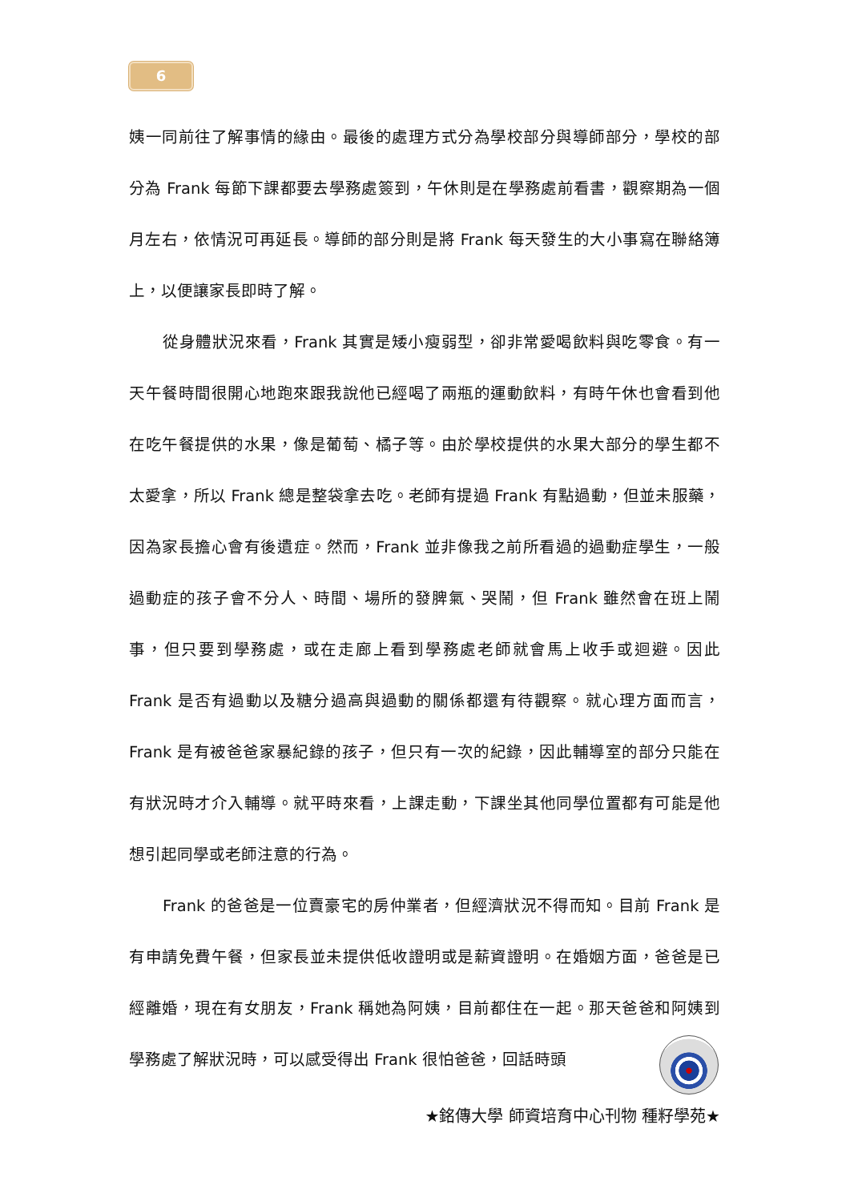6
姨一同前往了解事情的緣由。最後的處理方式分為學校部分與導師部分，學校的部分為 Frank 每節下課都要去學務處簽到，午休則是在學務處前看書，觀察期為一個月左右，依情況可再延長。導師的部分則是將 Frank 每天發生的大小事寫在聯絡簿上，以便讓家長即時了解。
從身體狀況來看，Frank 其實是矮小瘦弱型，卻非常愛喝飲料與吃零食。有一天午餐時間很開心地跑來跟我說他已經喝了兩瓶的運動飲料，有時午休也會看到他在吃午餐提供的水果，像是葡萄、橘子等。由於學校提供的水果大部分的學生都不太愛拿，所以 Frank 總是整袋拿去吃。老師有提過 Frank 有點過動，但並未服藥，因為家長擔心會有後遺症。然而，Frank 並非像我之前所看過的過動症學生，一般過動症的孩子會不分人、時間、場所的發脾氣、哭鬧，但 Frank 雖然會在班上鬧事，但只要到學務處，或在走廊上看到學務處老師就會馬上收手或迴避。因此 Frank 是否有過動以及糖分過高與過動的關係都還有待觀察。就心理方面而言，Frank 是有被爸爸家暴紀錄的孩子，但只有一次的紀錄，因此輔導室的部分只能在有狀況時才介入輔導。就平時來看，上課走動，下課坐其他同學位置都有可能是他想引起同學或老師注意的行為。
Frank 的爸爸是一位賣豪宅的房仲業者，但經濟狀況不得而知。目前 Frank 是有申請免費午餐，但家長並未提供低收證明或是薪資證明。在婚姻方面，爸爸是已經離婚，現在有女朋友，Frank 稱她為阿姨，目前都住在一起。那天爸爸和阿姨到學務處了解狀況時，可以感受得出 Frank 很怕爸爸，回話時頭
★銘傳大學 師資培育中心刊物 種籽學苑★